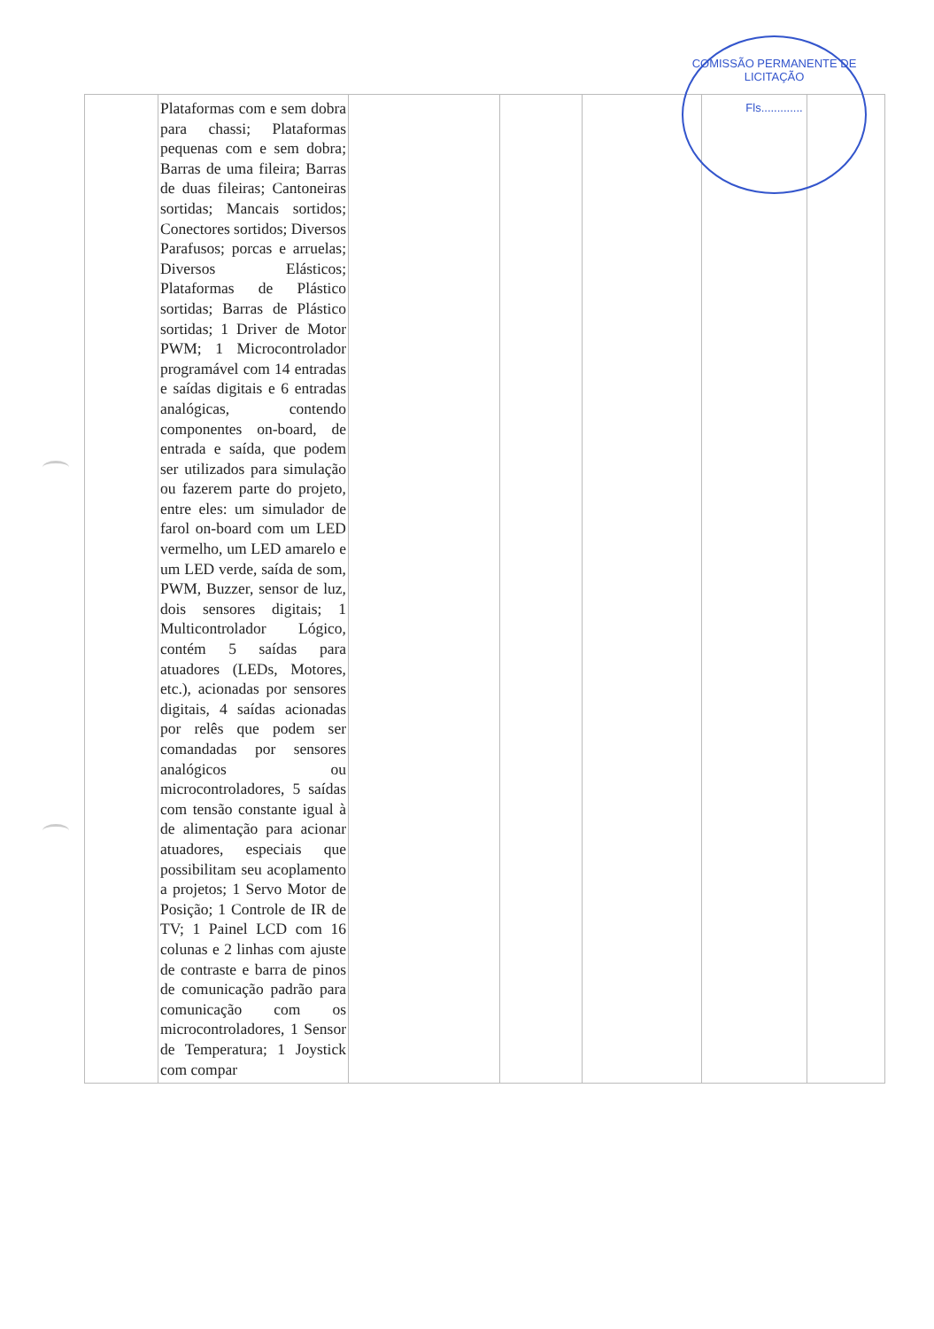| | Plataformas com e sem dobra para chassi; Plataformas pequenas com e sem dobra; Barras de uma fileira; Barras de duas fileiras; Cantoneiras sortidas; Mancais sortidos; Conectores sortidos; Diversos Parafusos; porcas e arruelas; Diversos Elásticos; Plataformas de Plástico sortidas; Barras de Plástico sortidas; 1 Driver de Motor PWM; 1 Microcontrolador programável com 14 entradas e saídas digitais e 6 entradas analógicas, contendo componentes on-board, de entrada e saída, que podem ser utilizados para simulação ou fazerem parte do projeto, entre eles: um simulador de farol on-board com um LED vermelho, um LED amarelo e um LED verde, saída de som, PWM, Buzzer, sensor de luz, dois sensores digitais; 1 Multicontrolador Lógico, contém 5 saídas para atuadores (LEDs, Motores, etc.), acionadas por sensores digitais, 4 saídas acionadas por relês que podem ser comandadas por sensores analógicos ou microcontroladores, 5 saídas com tensão constante igual à de alimentação para acionar atuadores, especiais que possibilitam seu acoplamento a projetos; 1 Servo Motor de Posição; 1 Controle de IR de TV; 1 Painel LCD com 16 colunas e 2 linhas com ajuste de contraste e barra de pinos de comunicação padrão para comunicação com os microcontroladores, 1 Sensor de Temperatura; 1 Joystick com compar | | | | | |
COMISSÃO PERMANENTE DE LICITAÇÃO
Fls.............